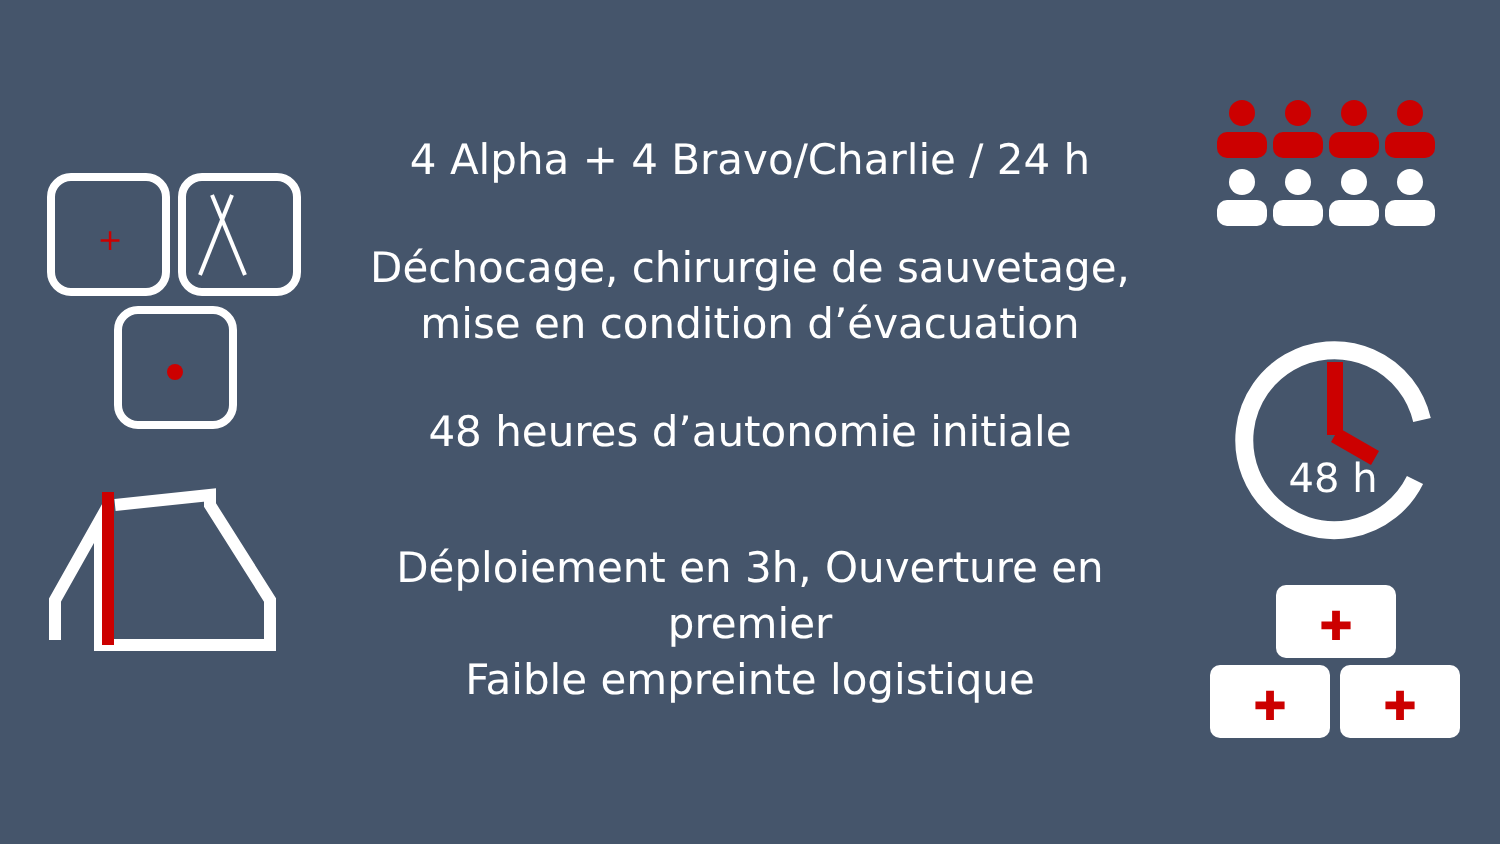+
4 Alpha + 4 Bravo/Charlie / 24 h
Déchocage, chirurgie de sauvetage,
mise en condition d’évacuation
48 heures d’autonomie initiale
Déploiement en 3h, Ouverture en
premier
Faible empreinte logistique
48 h
✚
✚
✚